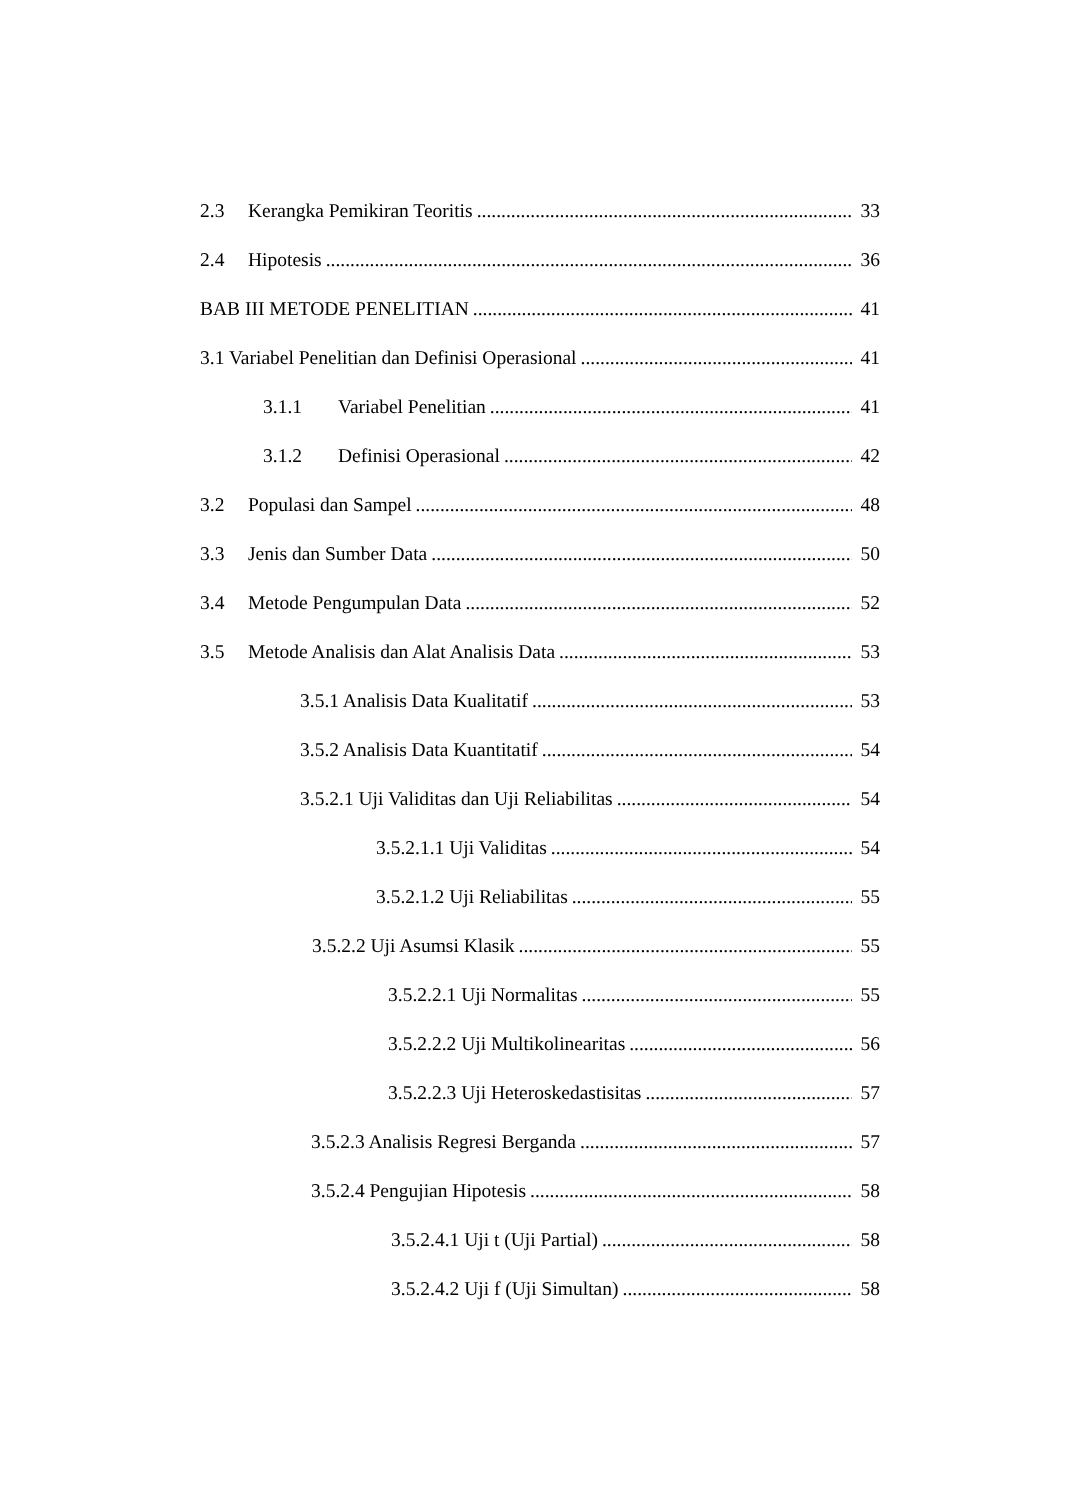2.3 Kerangka Pemikiran Teoritis 33
2.4 Hipotesis 36
BAB III METODE PENELITIAN 41
3.1 Variabel Penelitian dan Definisi Operasional 41
3.1.1 Variabel Penelitian 41
3.1.2 Definisi Operasional 42
3.2 Populasi dan Sampel 48
3.3 Jenis dan Sumber Data 50
3.4 Metode Pengumpulan Data 52
3.5 Metode Analisis dan Alat Analisis Data 53
3.5.1 Analisis Data Kualitatif 53
3.5.2 Analisis Data Kuantitatif 54
3.5.2.1 Uji Validitas dan Uji Reliabilitas 54
3.5.2.1.1 Uji Validitas 54
3.5.2.1.2 Uji Reliabilitas 55
3.5.2.2 Uji Asumsi Klasik 55
3.5.2.2.1 Uji Normalitas 55
3.5.2.2.2 Uji Multikolinearitas 56
3.5.2.2.3 Uji Heteroskedastisitas 57
3.5.2.3 Analisis Regresi Berganda 57
3.5.2.4 Pengujian Hipotesis 58
3.5.2.4.1 Uji t (Uji Partial) 58
3.5.2.4.2 Uji f (Uji Simultan) 58